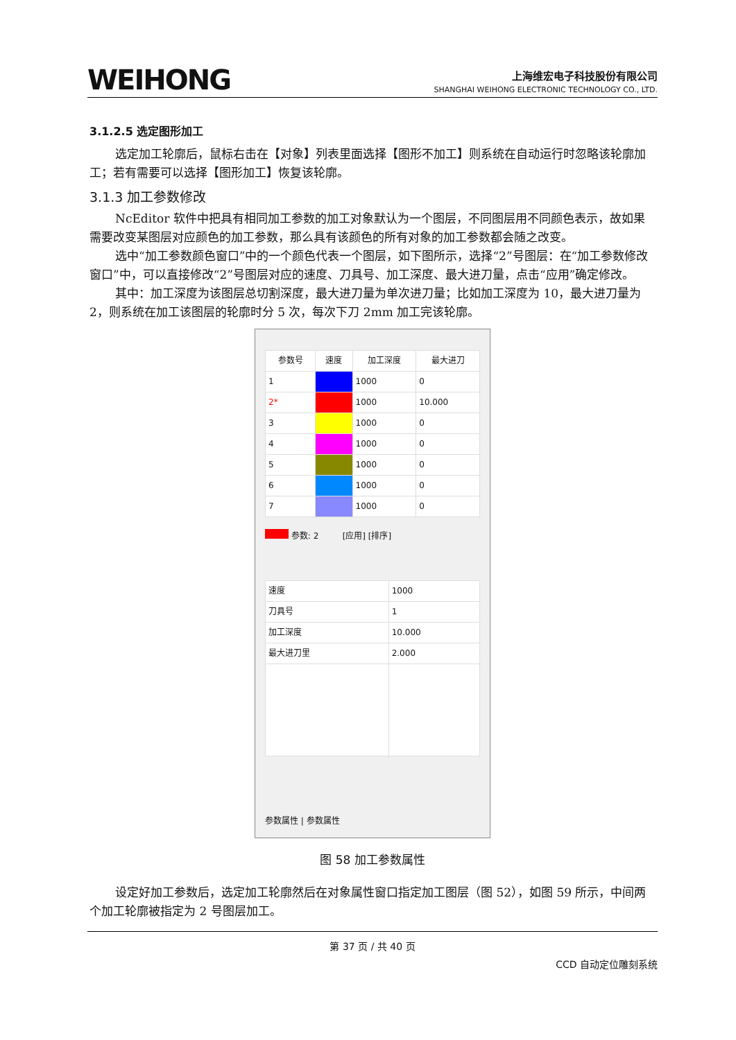WEIHONG
上海维宏电子科技股份有限公司
SHANGHAI WEIHONG ELECTRONIC TECHNOLOGY CO., LTD.
3.1.2.5 选定图形加工
选定加工轮廓后，鼠标右击在【对象】列表里面选择【图形不加工】则系统在自动运行时忽略该轮廓加工；若有需要可以选择【图形加工】恢复该轮廓。
3.1.3 加工参数修改
NcEditor 软件中把具有相同加工参数的加工对象默认为一个图层，不同图层用不同颜色表示，故如果需要改变某图层对应颜色的加工参数，那么具有该颜色的所有对象的加工参数都会随之改变。
选中“加工参数颜色窗口”中的一个颜色代表一个图层，如下图所示，选择“2”号图层：在“加工参数修改窗口”中，可以直接修改“2”号图层对应的速度、刀具号、加工深度、最大进刀量，点击“应用”确定修改。
其中：加工深度为该图层总切割深度，最大进刀量为单次进刀量；比如加工深度为 10，最大进刀量为 2，则系统在加工该图层的轮廓时分 5 次，每次下刀 2mm 加工完该轮廓。
| 参数号 | 速度 | 加工深度 | 最大进刀 |
| --- | --- | --- | --- |
| 1 | | 1000 | 0 |
| 2* | | 1000 | 10.000 |
| 3 | | 1000 | 0 |
| 4 | | 1000 | 0 |
| 5 | | 1000 | 0 |
| 6 | | 1000 | 0 |
| 7 | | 1000 | 0 |
参数: 2 [应用] [排序]
| 速度 | 1000 |
| 刀具号 | 1 |
| 加工深度 | 10.000 |
| 最大进刀里 | 2.000 |
参数属性 | 参数属性
图 58 加工参数属性
设定好加工参数后，选定加工轮廓然后在对象属性窗口指定加工图层（图 52），如图 59 所示，中间两个加工轮廓被指定为 2 号图层加工。
第 37 页 / 共 40 页
CCD 自动定位雕刻系统